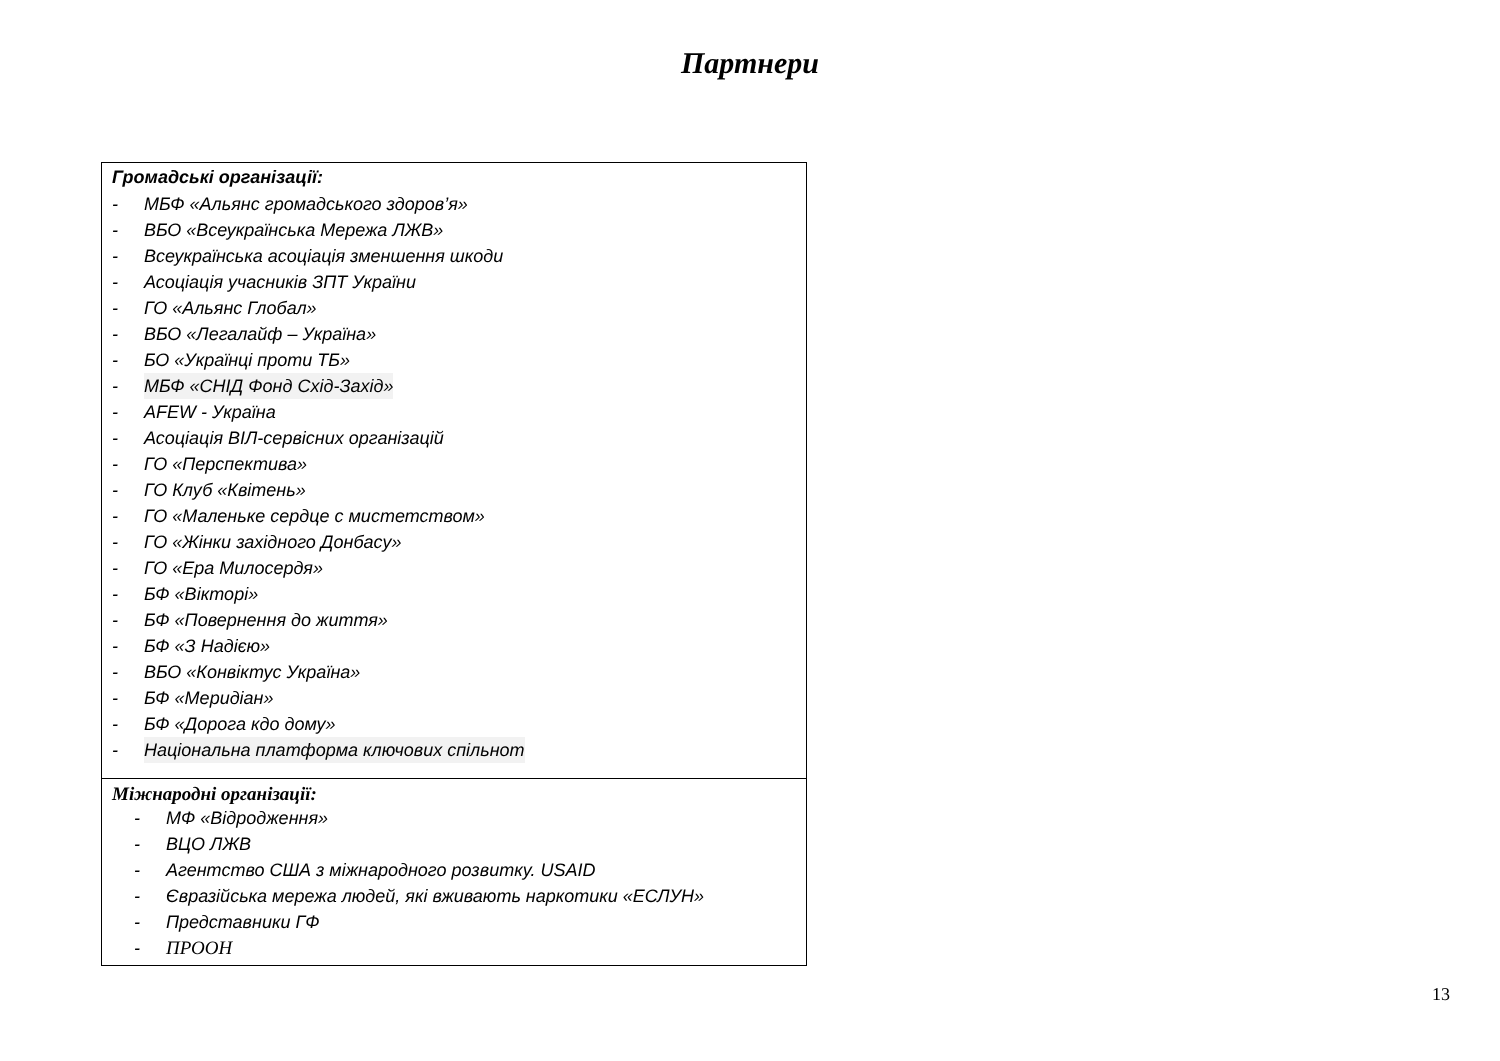Партнери
| Громадські організації: - МБФ «Альянс громадського здоров’я» - ВБО «Всеукраїнська Мережа ЛЖВ» - Всеукраїнська асоціація зменшення шкоди - Асоціація учасників ЗПТ України - ГО «Альянс Глобал» - ВБО «Легалайф – Україна» - БО «Українці проти ТБ» - МБФ «СНІД Фонд Схід-Захід» - AFEW - Україна - Асоціація ВІЛ-сервісних організацій - ГО «Перспектива» - ГО Клуб «Квітень» - ГО «Маленьке сердце с мистетством» - ГО «Жінки західного Донбасу» - ГО «Ера Милосердя» - БФ «Вікторі» - БФ «Повернення до життя» - БФ «З Надією» - ВБО «Конвіктус Україна» - БФ «Меридіан» - БФ «Дорога кдо дому» - Національна платформа ключових спільнот |
| Міжнародні організації: - МФ «Відродження» - ВЦО ЛЖВ - Агентство США з міжнародного розвитку. USAID - Євразійська мережа людей, які вживають наркотики «ЕСЛУН» - Представники ГФ - ПРООН |
13